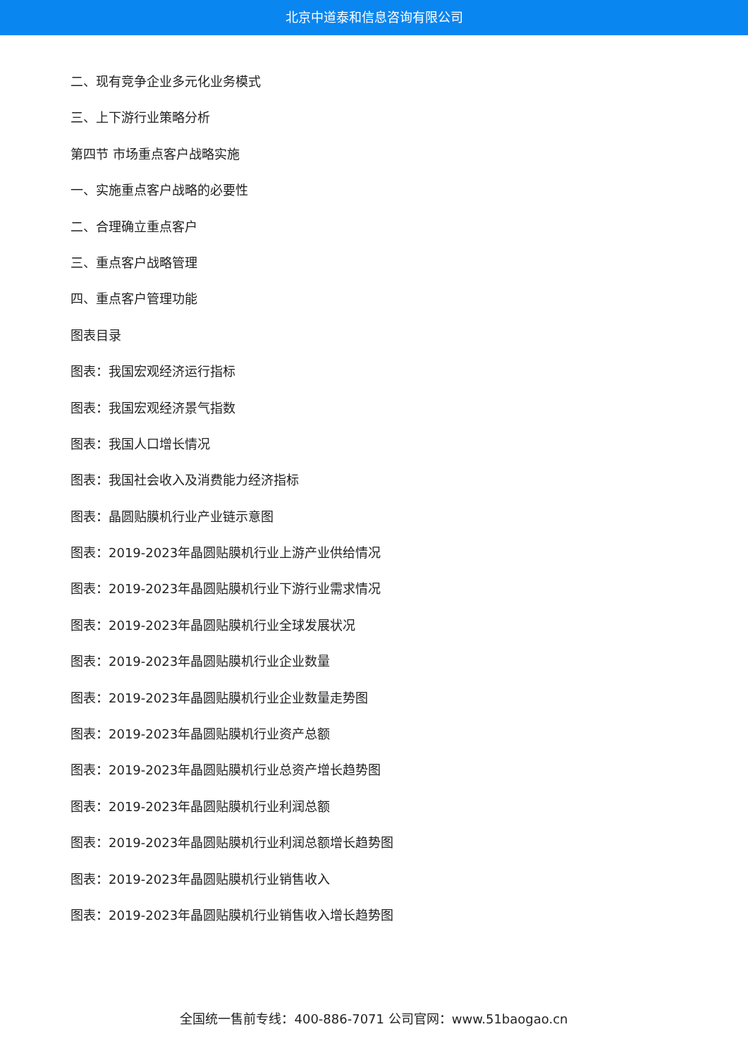北京中道泰和信息咨询有限公司
二、现有竞争企业多元化业务模式
三、上下游行业策略分析
第四节 市场重点客户战略实施
一、实施重点客户战略的必要性
二、合理确立重点客户
三、重点客户战略管理
四、重点客户管理功能
图表目录
图表：我国宏观经济运行指标
图表：我国宏观经济景气指数
图表：我国人口增长情况
图表：我国社会收入及消费能力经济指标
图表：晶圆贴膜机行业产业链示意图
图表：2019-2023年晶圆贴膜机行业上游产业供给情况
图表：2019-2023年晶圆贴膜机行业下游行业需求情况
图表：2019-2023年晶圆贴膜机行业全球发展状况
图表：2019-2023年晶圆贴膜机行业企业数量
图表：2019-2023年晶圆贴膜机行业企业数量走势图
图表：2019-2023年晶圆贴膜机行业资产总额
图表：2019-2023年晶圆贴膜机行业总资产增长趋势图
图表：2019-2023年晶圆贴膜机行业利润总额
图表：2019-2023年晶圆贴膜机行业利润总额增长趋势图
图表：2019-2023年晶圆贴膜机行业销售收入
图表：2019-2023年晶圆贴膜机行业销售收入增长趋势图
全国统一售前专线：400-886-7071 公司官网：www.51baogao.cn